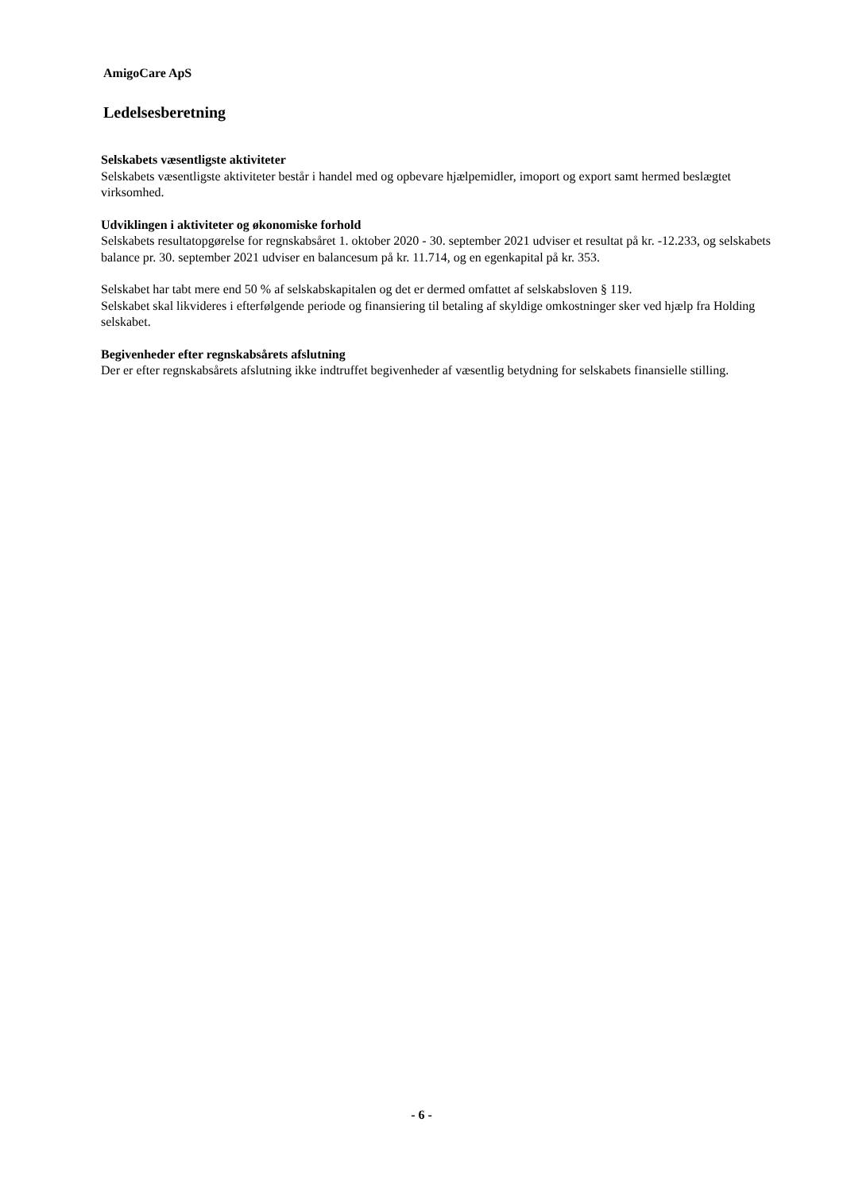AmigoCare ApS
Ledelsesberetning
Selskabets væsentligste aktiviteter
Selskabets væsentligste aktiviteter består i handel med og opbevare hjælpemidler, imoport og export samt hermed beslægtet virksomhed.
Udviklingen i aktiviteter og økonomiske forhold
Selskabets resultatopgørelse for regnskabsåret 1. oktober 2020 - 30. september 2021 udviser et resultat på kr. -12.233, og selskabets balance pr. 30. september 2021 udviser en balancesum på kr. 11.714, og en egenkapital på kr. 353.
Selskabet har tabt mere end 50 % af selskabskapitalen og det er dermed omfattet af selskabsloven § 119.
Selskabet skal likvideres i efterfølgende periode og finansiering til betaling af skyldige omkostninger sker ved hjælp fra Holding selskabet.
Begivenheder efter regnskabsårets afslutning
Der er efter regnskabsårets afslutning ikke indtruffet begivenheder af væsentlig betydning for selskabets finansielle stilling.
- 6 -